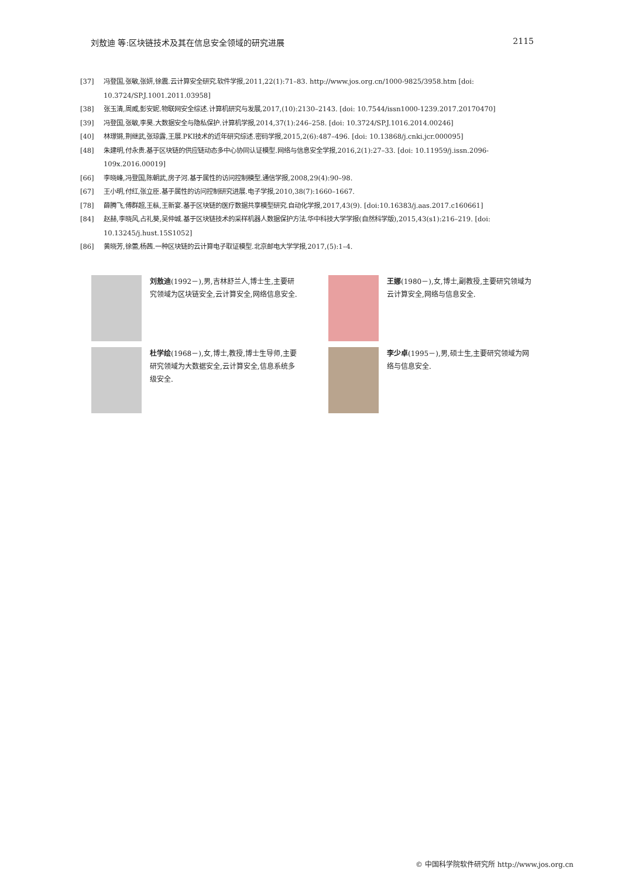刘敖迪 等:区块链技术及其在信息安全领域的研究进展 2115
[37] 冯登国,张敏,张妍,徐震.云计算安全研究.软件学报,2011,22(1):71–83. http://www.jos.org.cn/1000-9825/3958.htm [doi: 10.3724/SP.J.1001.2011.03958]
[38] 张玉清,周威,彭安妮.物联网安全综述.计算机研究与发展,2017,(10):2130–2143. [doi: 10.7544/issn1000-1239.2017.20170470]
[39] 冯登国,张敏,李昊.大数据安全与隐私保护.计算机学报,2014,37(1):246–258. [doi: 10.3724/SP.J.1016.2014.00246]
[40] 林璟锵,荆继武,张琼露,王展.PKI技术的近年研究综述.密码学报,2015,2(6):487–496. [doi: 10.13868/j.cnki.jcr.000095]
[48] 朱建明,付永贵.基于区块链的供应链动态多中心协同认证模型.网络与信息安全学报,2016,2(1):27–33. [doi: 10.11959/j.issn.2096-109x.2016.00019]
[66] 李晓峰,冯登国,陈朝武,房子河.基于属性的访问控制模型.通信学报,2008,29(4):90–98.
[67] 王小明,付红,张立臣.基于属性的访问控制研究进展.电子学报,2010,38(7):1660–1667.
[78] 薛腾飞,傅群超,王枞,王新宴.基于区块链的医疗数据共享模型研究.自动化学报,2017,43(9). [doi:10.16383/j.aas.2017.c160661]
[84] 赵赫,李晓风,占礼葵,吴仲城.基于区块链技术的采样机器人数据保护方法.华中科技大学学报(自然科学版),2015,43(s1):216–219. [doi: 10.13245/j.hust.15S1052]
[86] 黄晓芳,徐蕾,杨茜.一种区块链的云计算电子取证模型.北京邮电大学学报,2017,(5):1–4.
刘敖迪(1992－),男,吉林舒兰人,博士生,主要研究领域为区块链安全,云计算安全,网络信息安全.
王娜(1980－),女,博士,副教授,主要研究领域为云计算安全,网络与信息安全.
杜学绘(1968－),女,博士,教授,博士生导师,主要研究领域为大数据安全,云计算安全,信息系统多级安全.
李少卓(1995－),男,硕士生,主要研究领域为网络与信息安全.
© 中国科学院软件研究所 http://www.jos.org.cn